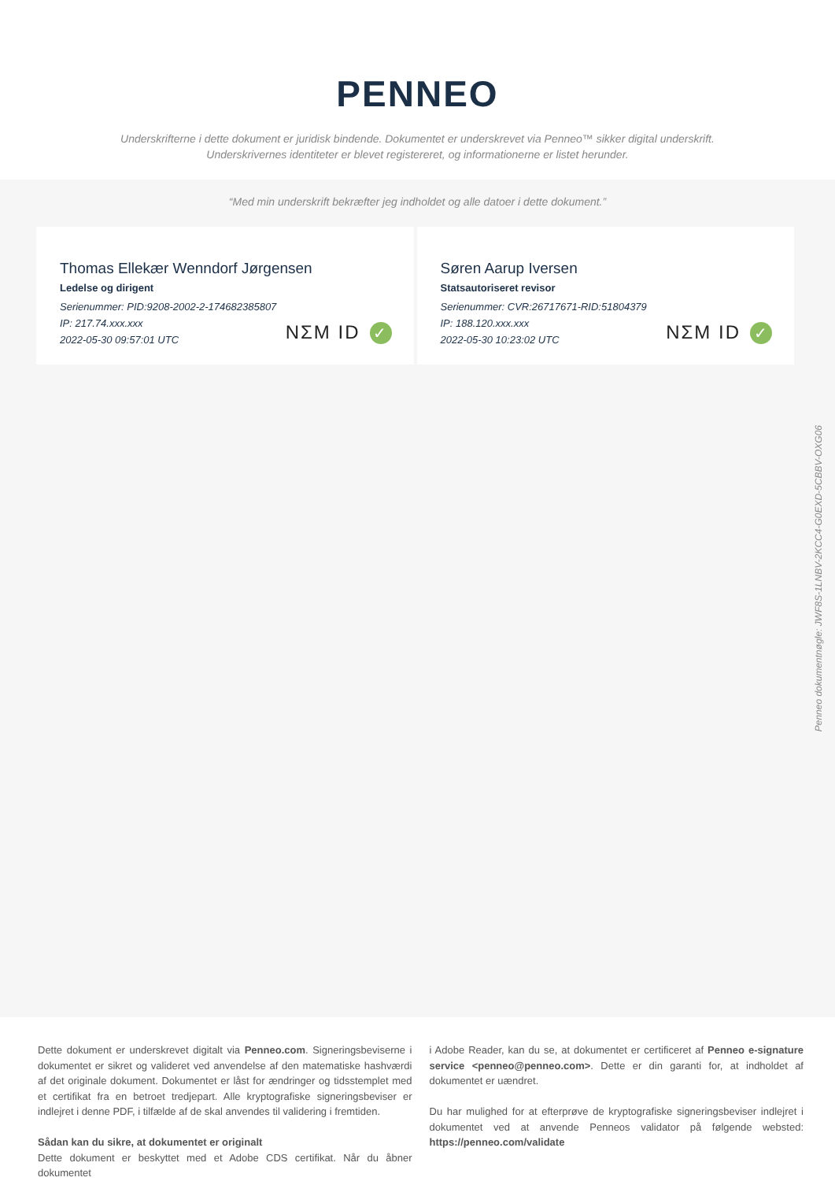PENNEO
Underskrifterne i dette dokument er juridisk bindende. Dokumentet er underskrevet via Penneo™ sikker digital underskrift.
Underskrivernes identiteter er blevet registereret, og informationerne er listet herunder.
“Med min underskrift bekræfter jeg indholdet og alle datoer i dette dokument.”
Thomas Ellekær Wenndorf Jørgensen
Ledelse og dirigent
Serienummer: PID:9208-2002-2-174682385807
IP: 217.74.xxx.xxx
2022-05-30 09:57:01 UTC
NΣM ID ✓
Søren Aarup Iversen
Statsautoriseret revisor
Serienummer: CVR:26717671-RID:51804379
IP: 188.120.xxx.xxx
2022-05-30 10:23:02 UTC
NΣM ID ✓
Dette dokument er underskrevet digitalt via Penneo.com. Signeringsbeviserne i dokumentet er sikret og valideret ved anvendelse af den matematiske hashværdi af det originale dokument. Dokumentet er låst for ændringer og tidsstemplet med et certifikat fra en betroet tredjepart. Alle kryptografiske signeringsbeviser er indlejret i denne PDF, i tilfælde af de skal anvendes til validering i fremtiden.
Sådan kan du sikre, at dokumentet er originalt
Dette dokument er beskyttet med et Adobe CDS certifikat. Når du åbner dokumentet
i Adobe Reader, kan du se, at dokumentet er certificeret af Penneo e-signature service <penneo@penneo.com>. Dette er din garanti for, at indholdet af dokumentet er uændret.
Du har mulighed for at efterprøve de kryptografiske signeringsbeviser indlejret i dokumentet ved at anvende Penneos validator på følgende websted: https://penneo.com/validate
Penneo dokumentnøgle: JWF8S-1LNBV-2KCC4-G0EXD-5CBBV-OXG06